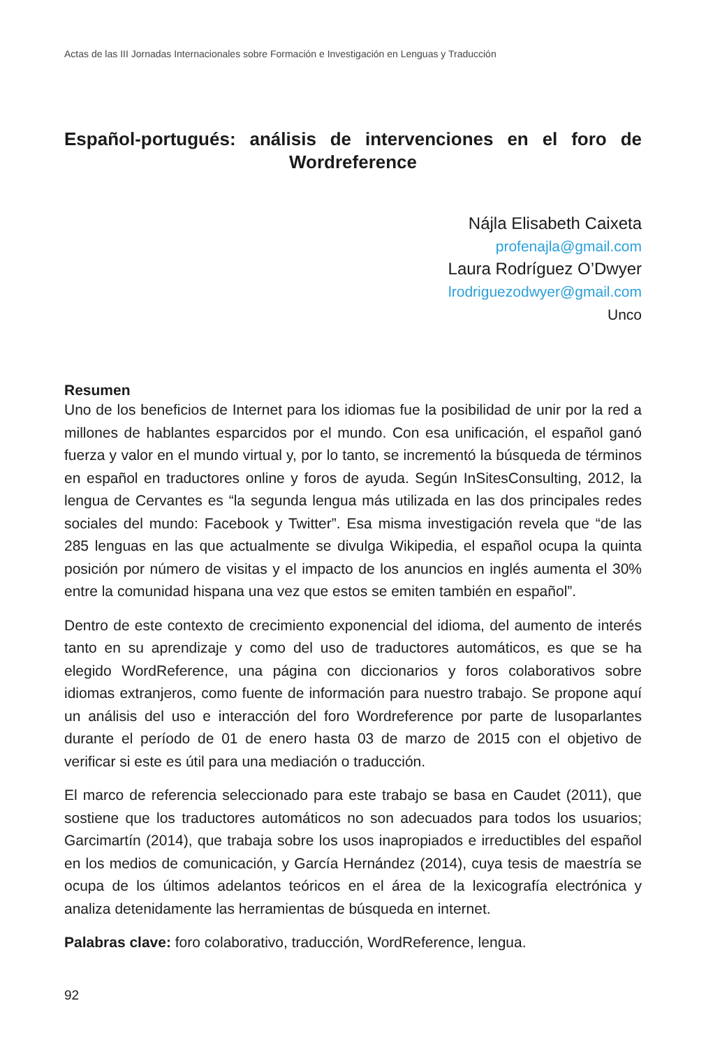Actas de las III Jornadas Internacionales sobre Formación e Investigación en Lenguas y Traducción
Español-portugués: análisis de intervenciones en el foro de Wordreference
Nájla Elisabeth Caixeta
profenajla@gmail.com
Laura Rodríguez O’Dwyer
lrodriguezodwyer@gmail.com
Unco
Resumen
Uno de los beneficios de Internet para los idiomas fue la posibilidad de unir por la red a millones de hablantes esparcidos por el mundo. Con esa unificación, el español ganó fuerza y valor en el mundo virtual y, por lo tanto, se incrementó la búsqueda de términos en español en traductores online y foros de ayuda. Según InSitesConsulting, 2012, la lengua de Cervantes es “la segunda lengua más utilizada en las dos principales redes sociales del mundo: Facebook y Twitter”. Esa misma investigación revela que “de las 285 lenguas en las que actualmente se divulga Wikipedia, el español ocupa la quinta posición por número de visitas y el impacto de los anuncios en inglés aumenta el 30% entre la comunidad hispana una vez que estos se emiten también en español”.
Dentro de este contexto de crecimiento exponencial del idioma, del aumento de interés tanto en su aprendizaje y como del uso de traductores automáticos, es que se ha elegido WordReference, una página con diccionarios y foros colaborativos sobre idiomas extranjeros, como fuente de información para nuestro trabajo. Se propone aquí un análisis del uso e interacción del foro Wordreference por parte de lusoparlantes durante el período de 01 de enero hasta 03 de marzo de 2015 con el objetivo de verificar si este es útil para una mediación o traducción.
El marco de referencia seleccionado para este trabajo se basa en Caudet (2011), que sostiene que los traductores automáticos no son adecuados para todos los usuarios; Garcimartín (2014), que trabaja sobre los usos inapropiados e irreductibles del español en los medios de comunicación, y García Hernández (2014), cuya tesis de maestría se ocupa de los últimos adelantos teóricos en el área de la lexicografía electrónica y analiza detenidamente las herramientas de búsqueda en internet.
Palabras clave: foro colaborativo, traducción, WordReference, lengua.
92